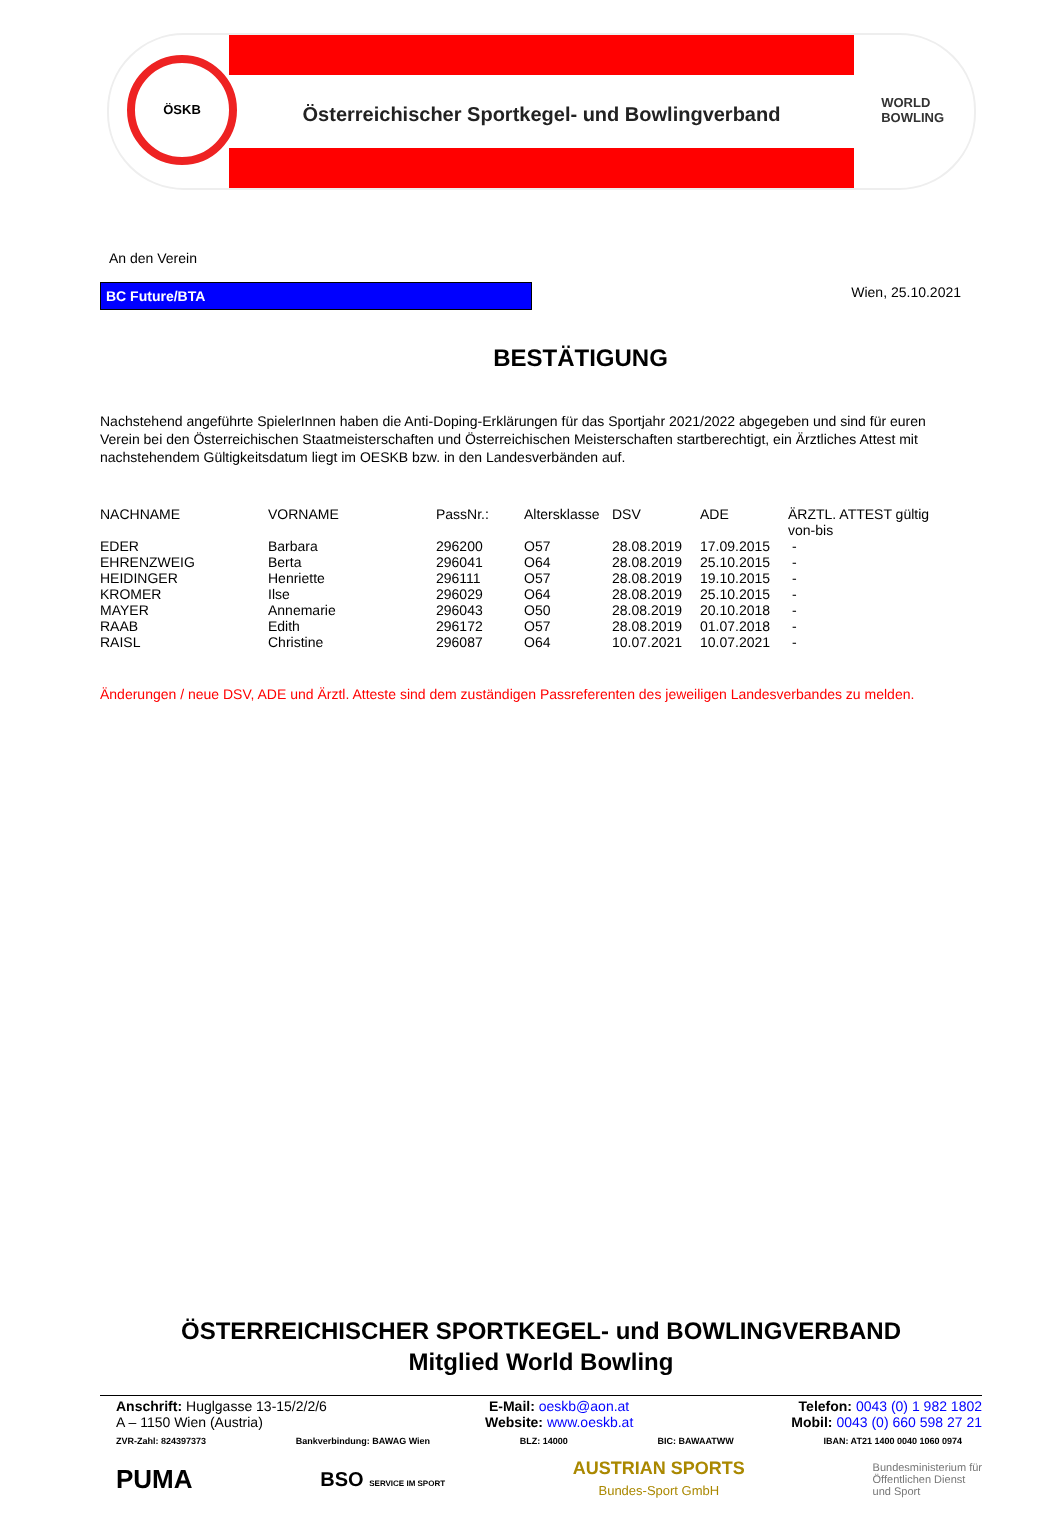ÖSKB
Österreichischer Sportkegel- und Bowlingverband
WORLD
BOWLING
An den Verein
BC Future/BTA
Wien, 25.10.2021
BESTÄTIGUNG
Nachstehend angeführte SpielerInnen haben die Anti-Doping-Erklärungen für das Sportjahr 2021/2022 abgegeben und sind für euren Verein bei den Österreichischen Staatmeisterschaften und Österreichischen Meisterschaften startberechtigt, ein Ärztliches Attest mit nachstehendem Gültigkeitsdatum liegt im OESKB bzw. in den Landesverbänden auf.
| NACHNAME | VORNAME | PassNr.: | Altersklasse | DSV | ADE | ÄRZTL. ATTEST gültig von-bis |
| --- | --- | --- | --- | --- | --- | --- |
| EDER | Barbara | 296200 | O57 | 28.08.2019 | 17.09.2015 | - |
| EHRENZWEIG | Berta | 296041 | O64 | 28.08.2019 | 25.10.2015 | - |
| HEIDINGER | Henriette | 296111 | O57 | 28.08.2019 | 19.10.2015 | - |
| KROMER | Ilse | 296029 | O64 | 28.08.2019 | 25.10.2015 | - |
| MAYER | Annemarie | 296043 | O50 | 28.08.2019 | 20.10.2018 | - |
| RAAB | Edith | 296172 | O57 | 28.08.2019 | 01.07.2018 | - |
| RAISL | Christine | 296087 | O64 | 10.07.2021 | 10.07.2021 | - |
Änderungen / neue DSV, ADE und Ärztl. Atteste sind dem zuständigen Passreferenten des jeweiligen Landesverbandes zu melden.
ÖSTERREICHISCHER SPORTKEGEL- und BOWLINGVERBAND
Mitglied World Bowling
Anschrift: Huglgasse 13-15/2/2/6
A – 1150 Wien (Austria)
E-Mail: oeskb@aon.at
Website: www.oeskb.at
Telefon: 0043 (0) 1 982 1802
Mobil: 0043 (0) 660 598 27 21
ZVR-Zahl: 824397373 Bankverbindung: BAWAG Wien BLZ: 14000 BIC: BAWAATWW IBAN: AT21 1400 0040 1060 0974
PUMA BSO SERVICE IM SPORT AUSTRIAN SPORTS
Bundes-Sport GmbH Bundesministerium für
Öffentlichen Dienst
und Sport